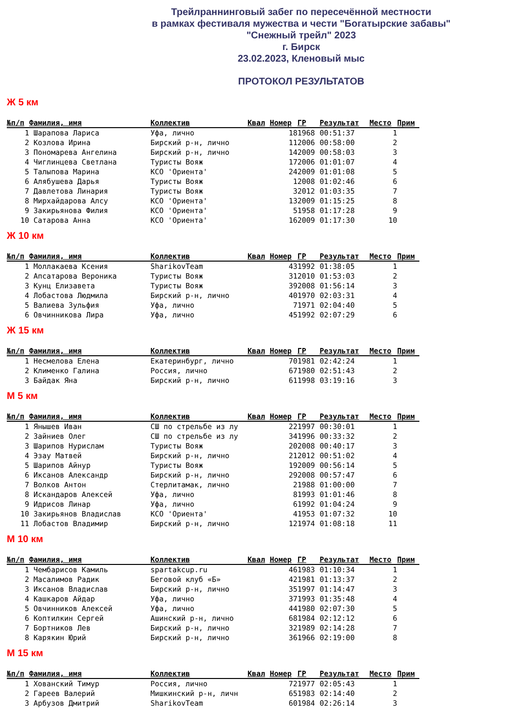Трейлраннинговый забег по пересечённой местности
в рамках фестиваля мужества и чести "Богатырские забавы"
"Снежный трейл" 2023
г. Бирск
23.02.2023, Кленовый мыс
ПРОТОКОЛ РЕЗУЛЬТАТОВ
Ж 5 км
| №п/п | Фамилия, имя | Коллектив | Квал | Номер | ГР | Результат | Место | Прим |
| --- | --- | --- | --- | --- | --- | --- | --- | --- |
| 1 | Шарапова Лариса | Уфа, лично | | 18 | 1968 | 00:51:37 | 1 | |
| 2 | Козлова Ирина | Бирский р-н, лично | | 11 | 2006 | 00:58:00 | 2 | |
| 3 | Пономарева Ангелина | Бирский р-н, лично | | 14 | 2009 | 00:58:03 | 3 | |
| 4 | Чиглинцева Светлана | Туристы Вояж | | 17 | 2006 | 01:01:07 | 4 | |
| 5 | Талыпова Марина | КСО 'Ориента' | | 24 | 2009 | 01:01:08 | 5 | |
| 6 | Алябушева Дарья | Туристы Вояж | | 1 | 2008 | 01:02:46 | 6 | |
| 7 | Давлетова Линария | Туристы Вояж | | 3 | 2012 | 01:03:35 | 7 | |
| 8 | Мирхайдарова Алсу | КСО 'Ориента' | | 13 | 2009 | 01:15:25 | 8 | |
| 9 | Закирьянова Филия | КСО 'Ориента' | | 5 | 1958 | 01:17:28 | 9 | |
| 10 | Сатарова Анна | КСО 'Ориента' | | 16 | 2009 | 01:17:30 | 10 | |
Ж 10 км
| №п/п | Фамилия, имя | Коллектив | Квал | Номер | ГР | Результат | Место | Прим |
| --- | --- | --- | --- | --- | --- | --- | --- | --- |
| 1 | Моллакаева Ксения | SharikovTeam | | 43 | 1992 | 01:38:05 | 1 | |
| 2 | Апсатарова Вероника | Туристы Вояж | | 31 | 2010 | 01:53:03 | 2 | |
| 3 | Кунц Елизавета | Туристы Вояж | | 39 | 2008 | 01:56:14 | 3 | |
| 4 | Лобастова Людмила | Бирский р-н, лично | | 40 | 1970 | 02:03:31 | 4 | |
| 5 | Валиева Зульфия | Уфа, лично | | 7 | 1971 | 02:04:40 | 5 | |
| 6 | Овчинникова Лира | Уфа, лично | | 45 | 1992 | 02:07:29 | 6 | |
Ж 15 км
| №п/п | Фамилия, имя | Коллектив | Квал | Номер | ГР | Результат | Место | Прим |
| --- | --- | --- | --- | --- | --- | --- | --- | --- |
| 1 | Несмелова Елена | Екатеринбург, лично | | 70 | 1981 | 02:42:24 | 1 | |
| 2 | Клименко Галина | Россия, лично | | 67 | 1980 | 02:51:43 | 2 | |
| 3 | Байдак Яна | Бирский р-н, лично | | 61 | 1998 | 03:19:16 | 3 | |
М 5 км
| №п/п | Фамилия, имя | Коллектив | Квал | Номер | ГР | Результат | Место | Прим |
| --- | --- | --- | --- | --- | --- | --- | --- | --- |
| 1 | Янышев Иван | СШ по стрельбе из лу | | 22 | 1997 | 00:30:01 | 1 | |
| 2 | Зайниев Олег | СШ по стрельбе из лу | | 34 | 1996 | 00:33:32 | 2 | |
| 3 | Шарипов Нурислам | Туристы Вояж | | 20 | 2008 | 00:40:17 | 3 | |
| 4 | Эзау Матвей | Бирский р-н, лично | | 21 | 2012 | 00:51:02 | 4 | |
| 5 | Шарипов Айнур | Туристы Вояж | | 19 | 2009 | 00:56:14 | 5 | |
| 6 | Иксанов Александр | Бирский р-н, лично | | 29 | 2008 | 00:57:47 | 6 | |
| 7 | Волков Антон | Стерлитамак, лично | | 2 | 1988 | 01:00:00 | 7 | |
| 8 | Искандаров Алексей | Уфа, лично | | 8 | 1993 | 01:01:46 | 8 | |
| 9 | Идрисов Линар | Уфа, лично | | 6 | 1992 | 01:04:24 | 9 | |
| 10 | Закирьянов Владислав | КСО 'Ориента' | | 4 | 1953 | 01:07:32 | 10 | |
| 11 | Лобастов Владимир | Бирский р-н, лично | | 12 | 1974 | 01:08:18 | 11 | |
М 10 км
| №п/п | Фамилия, имя | Коллектив | Квал | Номер | ГР | Результат | Место | Прим |
| --- | --- | --- | --- | --- | --- | --- | --- | --- |
| 1 | Чембарисов Камиль | spartakcup.ru | | 46 | 1983 | 01:10:34 | 1 | |
| 2 | Масалимов Радик | Беговой клуб «Б» | | 42 | 1981 | 01:13:37 | 2 | |
| 3 | Иксанов Владислав | Бирский р-н, лично | | 35 | 1997 | 01:14:47 | 3 | |
| 4 | Кашкаров Айдар | Уфа, лично | | 37 | 1993 | 01:35:48 | 4 | |
| 5 | Овчинников Алексей | Уфа, лично | | 44 | 1980 | 02:07:30 | 5 | |
| 6 | Коптилкин Сергей | Ашинский р-н, лично | | 68 | 1984 | 02:12:12 | 6 | |
| 7 | Бортников Лев | Бирский р-н, лично | | 32 | 1989 | 02:14:28 | 7 | |
| 8 | Карякин Юрий | Бирский р-н, лично | | 36 | 1966 | 02:19:00 | 8 | |
М 15 км
| №п/п | Фамилия, имя | Коллектив | Квал | Номер | ГР | Результат | Место | Прим |
| --- | --- | --- | --- | --- | --- | --- | --- | --- |
| 1 | Хованский Тимур | Россия, лично | | 72 | 1977 | 02:05:43 | 1 | |
| 2 | Гареев Валерий | Мишкинский р-н, личн | | 65 | 1983 | 02:14:40 | 2 | |
| 3 | Арбузов Дмитрий | SharikovTeam | | 60 | 1984 | 02:26:14 | 3 | |